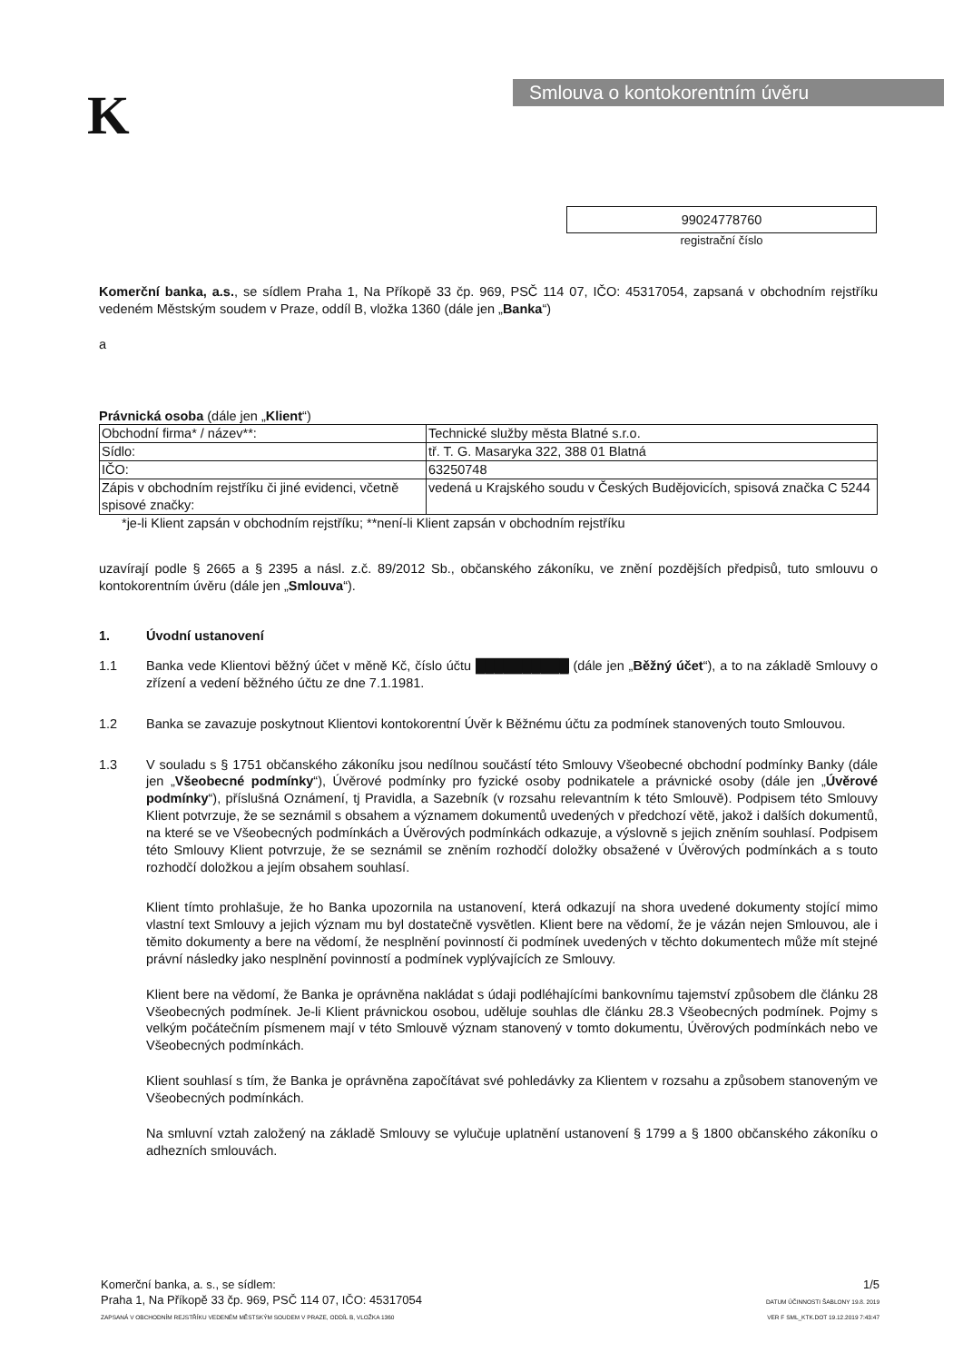K Smlouva o kontokorentním úvěru
99024778760
registrační číslo
Komerční banka, a.s., se sídlem Praha 1, Na Příkopě 33 čp. 969, PSČ 114 07, IČO: 45317054, zapsaná v obchodním rejstříku vedeném Městským soudem v Praze, oddíl B, vložka 1360 (dále jen „Banka“)
a
Právnická osoba (dále jen „Klient“)
| Obchodní firma* / název**: | Technické služby města Blatné s.r.o. |
| Sídlo: | tř. T. G. Masaryka 322, 388 01 Blatná |
| IČO: | 63250748 |
| Zápis v obchodním rejstříku či jiné evidenci, včetně spisové značky: | vedená u Krajského soudu v Českých Budějovicích, spisová značka C 5244 |
*je-li Klient zapsán v obchodním rejstříku; **není-li Klient zapsán v obchodním rejstříku
uzavírají podle § 2665 a § 2395 a násl. z.č. 89/2012 Sb., občanského zákoníku, ve znění pozdějších předpisů, tuto smlouvu o kontokorentním úvěru (dále jen „Smlouva“).
1. Úvodní ustanovení
1.1 Banka vede Klientovi běžný účet v měně Kč, číslo účtu ██████████ (dále jen „Běžný účet“), a to na základě Smlouvy o zřízení a vedení běžného účtu ze dne 7.1.1981.
1.2 Banka se zavazuje poskytnout Klientovi kontokorentní Úvěr k Běžnému účtu za podmínek stanovených touto Smlouvou.
1.3 V souladu s § 1751 občanského zákoníku jsou nedílnou součástí této Smlouvy Všeobecné obchodní podmínky Banky (dále jen „Všeobecné podmínky“), Úvěrové podmínky pro fyzické osoby podnikatele a právnické osoby (dále jen „Úvěrové podmínky“), příslušná Oznámení, tj Pravidla, a Sazebník (v rozsahu relevantním k této Smlouvě). Podpisem této Smlouvy Klient potvrzuje, že se seznámil s obsahem a významem dokumentů uvedených v předchozí větě, jakož i dalších dokumentů, na které se ve Všeobecných podmínkách a Úvěrových podmínkách odkazuje, a výslovně s jejich zněním souhlasí. Podpisem této Smlouvy Klient potvrzuje, že se seznámil se zněním rozhodčí doložky obsažené v Úvěrových podmínkách a s touto rozhodčí doložkou a jejím obsahem souhlasí.
Klient tímto prohlašuje, že ho Banka upozornila na ustanovení, která odkazují na shora uvedené dokumenty stojící mimo vlastní text Smlouvy a jejich význam mu byl dostatečně vysvětlen. Klient bere na vědomí, že je vázán nejen Smlouvou, ale i těmito dokumenty a bere na vědomí, že nesplnění povinností či podmínek uvedených v těchto dokumentech může mít stejné právní následky jako nesplnění povinností a podmínek vyplývajících ze Smlouvy.
Klient bere na vědomí, že Banka je oprávněna nakládat s údaji podléhajícími bankovnímu tajemství způsobem dle článku 28 Všeobecných podmínek. Je-li Klient právnickou osobou, uděluje souhlas dle článku 28.3 Všeobecných podmínek. Pojmy s velkým počátečním písmenem mají v této Smlouvě význam stanovený v tomto dokumentu, Úvěrových podmínkách nebo ve Všeobecných podmínkách.
Klient souhlasí s tím, že Banka je oprávněna započítávat své pohledávky za Klientem v rozsahu a způsobem stanoveným ve Všeobecných podmínkách.
Na smluvní vztah založený na základě Smlouvy se vylučuje uplatnění ustanovení § 1799 a § 1800 občanského zákoníku o adhezních smlouvách.
Komerční banka, a. s., se sídlem:
Praha 1, Na Příkopě 33 čp. 969, PSČ 114 07, IČO: 45317054
ZAPSANÁ V OBCHODNÍM REJSTŘÍKU VEDENÉM MĚSTSKÝM SOUDEM V PRAZE, ODDÍL B, VLOŽKA 1360
1/5
DATUM ÚČINNOSTI ŠABLONY 19.8. 2019
VER F SML_KTK.DOT 19.12.2019 7:43:47